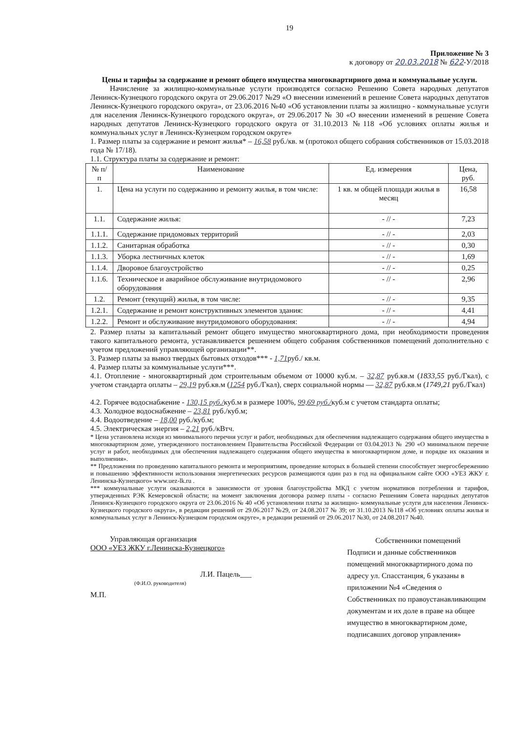19
Приложение № 3
к договору от 20.03.2018 № 622-У/2018
Цены и тарифы за содержание и ремонт общего имущества многоквартирного дома и коммунальные услуги.
Начисление за жилищно-коммунальные услуги производятся согласно Решению Совета народных депутатов Ленинск-Кузнецкого городского округа от 29.06.2017 №29 «О внесении изменений в решение Совета народных депутатов Ленинск-Кузнецкого городского округа», от 23.06.2016 №40 «Об установлении платы за жилищно - коммунальные услуги для населения Ленинск-Кузнецкого городского округа», от 29.06.2017 № 30 «О внесении изменений в решение Совета народных депутатов Ленинск-Кузнецкого городского округа от 31.10.2013 №118 «Об условиях оплаты жилья и коммунальных услуг в Ленинск-Кузнецком городском округе»
1. Размер платы за содержание и ремонт жилья* – 16,58 руб./кв. м (протокол общего собрания собственников от 15.03.2018 года № 17/18).
1.1. Структура платы за содержание и ремонт:
| № п/п | Наименование | Ед. измерения | Цена, руб. |
| --- | --- | --- | --- |
| 1. | Цена на услуги по содержанию и ремонту жилья, в том числе: | 1 кв. м общей площади жилья в месяц | 16,58 |
| 1.1. | Содержание жилья: | - // - | 7,23 |
| 1.1.1. | Содержание придомовых территорий | - // - | 2,03 |
| 1.1.2. | Санитарная обработка | - // - | 0,30 |
| 1.1.3. | Уборка лестничных клеток | - // - | 1,69 |
| 1.1.4. | Дворовое благоустройство | - // - | 0,25 |
| 1.1.6. | Техническое и аварийное обслуживание внутридомового оборудования | - // - | 2,96 |
| 1.2. | Ремонт (текущий) жилья, в том числе: | - // - | 9,35 |
| 1.2.1. | Содержание и ремонт конструктивных элементов здания: | - // - | 4,41 |
| 1.2.2. | Ремонт и обслуживание внутридомового оборудования: | - // - | 4,94 |
2. Размер платы за капитальный ремонт общего имущество многоквартирного дома, при необходимости проведения такого капитального ремонта, устанавливается решением общего собрания собственников помещений дополнительно с учетом предложений управляющей организации**.
3. Размер платы за вывоз твердых бытовых отходов*** - 1,71руб./ кв.м.
4. Размер платы за коммунальные услуги***.
4.1. Отопление - многоквартирный дом строительным объемом от 10000 куб.м. – 32,87 руб.кв.м (1833,55 руб./Гкал), с учетом стандарта оплаты – 29,19 руб.кв.м (1254 руб./Гкал), сверх социальной нормы — 32,87 руб.кв.м (1749,21 руб./Гкал)
4.2. Горячее водоснабжение - 130,15 руб./куб.м в размере 100%, 99,69 руб./куб.м с учетом стандарта оплаты;
4.3. Холодное водоснабжение – 23,81 руб./куб.м;
4.4. Водоотведение – 18,00 руб./куб.м;
4.5. Электрическая энергия – 2,21 руб./кВтч.
* Цена установлена исходя из минимального перечня услуг и работ, необходимых для обеспечения надлежащего содержания общего имущества в многоквартирном доме, утвержденного постановлением Правительства Российской Федерации от 03.04.2013 № 290 «О минимальном перечне услуг и работ, необходимых для обеспечения надлежащего содержания общего имущества в многоквартирном доме, и порядке их оказания и выполнения».
** Предложения по проведению капитального ремонта и мероприятиям, проведение которых в большей степени способствует энергосбережению и повышению эффективности использования энергетических ресурсов размещаются один раз в год на официальном сайте ООО «УЕЗ ЖКУ г. Ленинска-Кузнецкого» www.uez-lk.ru .
*** коммунальные услуги оказываются в зависимости от уровня благоустройства МКД с учетом нормативов потребления и тарифов, утвержденных РЭК Кемеровской области; на момент заключения договора размер платы - согласно Решениям Совета народных депутатов Ленинск-Кузнецкого городского округа от 23.06.2016 № 40 «Об установлении платы за жилищно- коммунальные услуги для населения Ленинск-Кузнецкого городского округа», в редакции решений от 29.06.2017 №29, от 24.08.2017 № 39; от 31.10.2013 №118 «Об условиях оплаты жилья и коммунальных услуг в Ленинск-Кузнецком городском округе», в редакции решений от 29.06.2017 №30, от 24.08.2017 №40.
Управляющая организация
ООО «УЕЗ ЖКУ г.Ленинска-Кузнецкого»
Л.И. Пацель___
(Ф.И.О. руководителя)
М.П.
Собственники помещений
Подписи и данные собственников помещений многоквартирного дома по адресу ул. Спасстанция, 6 указаны в приложении №4 «Сведения о Собственниках по правоустанавливающим документам и их доле в праве на общее имущество в многоквартирном доме, подписавших договор управления»